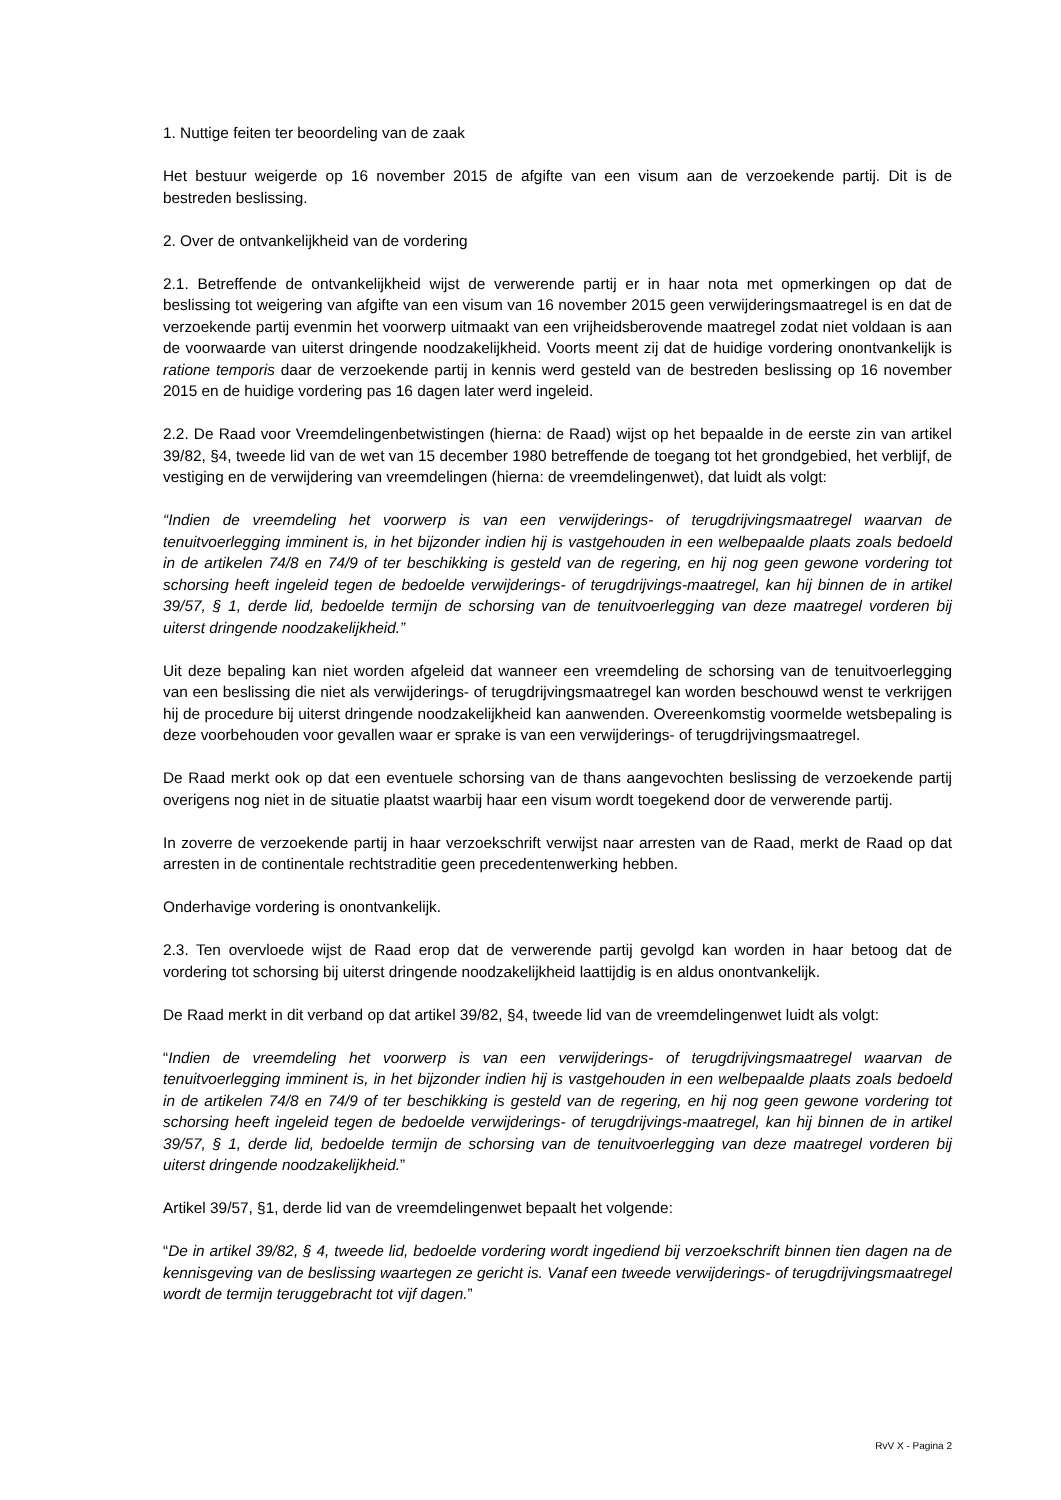1. Nuttige feiten ter beoordeling van de zaak
Het bestuur weigerde op 16 november 2015 de afgifte van een visum aan de verzoekende partij. Dit is de bestreden beslissing.
2. Over de ontvankelijkheid van de vordering
2.1. Betreffende de ontvankelijkheid wijst de verwerende partij er in haar nota met opmerkingen op dat de beslissing tot weigering van afgifte van een visum van 16 november 2015 geen verwijderingsmaatregel is en dat de verzoekende partij evenmin het voorwerp uitmaakt van een vrijheidsberovende maatregel zodat niet voldaan is aan de voorwaarde van uiterst dringende noodzakelijkheid. Voorts meent zij dat de huidige vordering onontvankelijk is ratione temporis daar de verzoekende partij in kennis werd gesteld van de bestreden beslissing op 16 november 2015 en de huidige vordering pas 16 dagen later werd ingeleid.
2.2. De Raad voor Vreemdelingenbetwistingen (hierna: de Raad) wijst op het bepaalde in de eerste zin van artikel 39/82, §4, tweede lid van de wet van 15 december 1980 betreffende de toegang tot het grondgebied, het verblijf, de vestiging en de verwijdering van vreemdelingen (hierna: de vreemdelingenwet), dat luidt als volgt:
“Indien de vreemdeling het voorwerp is van een verwijderings- of terugdrijvingsmaatregel waarvan de tenuitvoerlegging imminent is, in het bijzonder indien hij is vastgehouden in een welbepaalde plaats zoals bedoeld in de artikelen 74/8 en 74/9 of ter beschikking is gesteld van de regering, en hij nog geen gewone vordering tot schorsing heeft ingeleid tegen de bedoelde verwijderings- of terugdrijvings-maatregel, kan hij binnen de in artikel 39/57, § 1, derde lid, bedoelde termijn de schorsing van de tenuitvoerlegging van deze maatregel vorderen bij uiterst dringende noodzakelijkheid.”
Uit deze bepaling kan niet worden afgeleid dat wanneer een vreemdeling de schorsing van de tenuitvoerlegging van een beslissing die niet als verwijderings- of terugdrijvingsmaatregel kan worden beschouwd wenst te verkrijgen hij de procedure bij uiterst dringende noodzakelijkheid kan aanwenden. Overeenkomstig voormelde wetsbepaling is deze voorbehouden voor gevallen waar er sprake is van een verwijderings- of terugdrijvingsmaatregel.
De Raad merkt ook op dat een eventuele schorsing van de thans aangevochten beslissing de verzoekende partij overigens nog niet in de situatie plaatst waarbij haar een visum wordt toegekend door de verwerende partij.
In zoverre de verzoekende partij in haar verzoekschrift verwijst naar arresten van de Raad, merkt de Raad op dat arresten in de continentale rechtstraditie geen precedentenwerking hebben.
Onderhavige vordering is onontvankelijk.
2.3. Ten overvloede wijst de Raad erop dat de verwerende partij gevolgd kan worden in haar betoog dat de vordering tot schorsing bij uiterst dringende noodzakelijkheid laattijdig is en aldus onontvankelijk.
De Raad merkt in dit verband op dat artikel 39/82, §4, tweede lid van de vreemdelingenwet luidt als volgt:
“Indien de vreemdeling het voorwerp is van een verwijderings- of terugdrijvingsmaatregel waarvan de tenuitvoerlegging imminent is, in het bijzonder indien hij is vastgehouden in een welbepaalde plaats zoals bedoeld in de artikelen 74/8 en 74/9 of ter beschikking is gesteld van de regering, en hij nog geen gewone vordering tot schorsing heeft ingeleid tegen de bedoelde verwijderings- of terugdrijvings-maatregel, kan hij binnen de in artikel 39/57, § 1, derde lid, bedoelde termijn de schorsing van de tenuitvoerlegging van deze maatregel vorderen bij uiterst dringende noodzakelijkheid.”
Artikel 39/57, §1, derde lid van de vreemdelingenwet bepaalt het volgende:
“De in artikel 39/82, § 4, tweede lid, bedoelde vordering wordt ingediend bij verzoekschrift binnen tien dagen na de kennisgeving van de beslissing waartegen ze gericht is. Vanaf een tweede verwijderings- of terugdrijvingsmaatregel wordt de termijn teruggebracht tot vijf dagen.”
RvV X - Pagina 2